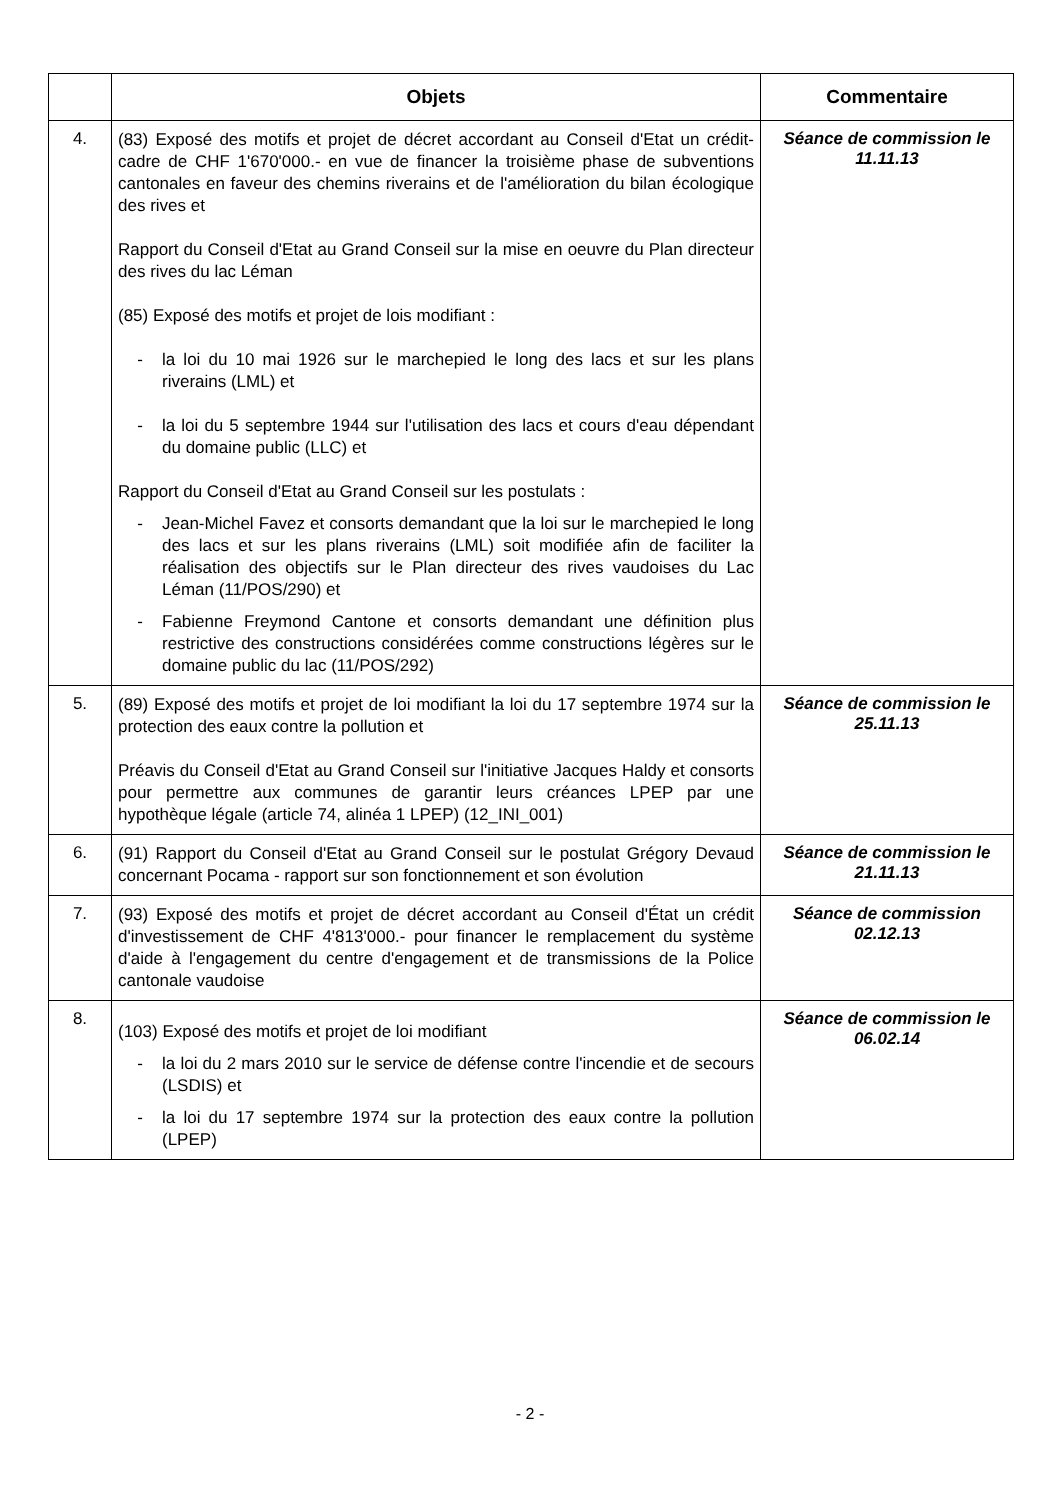| | Objets | Commentaire |
| --- | --- | --- |
| 4. | (83) Exposé des motifs et projet de décret accordant au Conseil d'Etat un crédit-cadre de CHF 1'670'000.- en vue de financer la troisième phase de subventions cantonales en faveur des chemins riverains et de l'amélioration du bilan écologique des rives et Rapport du Conseil d'Etat au Grand Conseil sur la mise en oeuvre du Plan directeur des rives du lac Léman (85) Exposé des motifs et projet de lois modifiant : - la loi du 10 mai 1926 sur le marchepied le long des lacs et sur les plans riverains (LML) et - la loi du 5 septembre 1944 sur l'utilisation des lacs et cours d'eau dépendant du domaine public (LLC) et Rapport du Conseil d'Etat au Grand Conseil sur les postulats : - Jean-Michel Favez et consorts demandant que la loi sur le marchepied le long des lacs et sur les plans riverains (LML) soit modifiée afin de faciliter la réalisation des objectifs sur le Plan directeur des rives vaudoises du Lac Léman (11/POS/290) et - Fabienne Freymond Cantone et consorts demandant une définition plus restrictive des constructions considérées comme constructions légères sur le domaine public du lac (11/POS/292) | Séance de commission le 11.11.13 |
| 5. | (89) Exposé des motifs et projet de loi modifiant la loi du 17 septembre 1974 sur la protection des eaux contre la pollution et Préavis du Conseil d'Etat au Grand Conseil sur l'initiative Jacques Haldy et consorts pour permettre aux communes de garantir leurs créances LPEP par une hypothèque légale (article 74, alinéa 1 LPEP) (12_INI_001) | Séance de commission le 25.11.13 |
| 6. | (91) Rapport du Conseil d'Etat au Grand Conseil sur le postulat Grégory Devaud concernant Pocama - rapport sur son fonctionnement et son évolution | Séance de commission le 21.11.13 |
| 7. | (93) Exposé des motifs et projet de décret accordant au Conseil d'État un crédit d'investissement de CHF 4'813'000.- pour financer le remplacement du système d'aide à l'engagement du centre d'engagement et de transmissions de la Police cantonale vaudoise | Séance de commission 02.12.13 |
| 8. | (103) Exposé des motifs et projet de loi modifiant - la loi du 2 mars 2010 sur le service de défense contre l'incendie et de secours (LSDIS) et - la loi du 17 septembre 1974 sur la protection des eaux contre la pollution (LPEP) | Séance de commission le 06.02.14 |
- 2 -